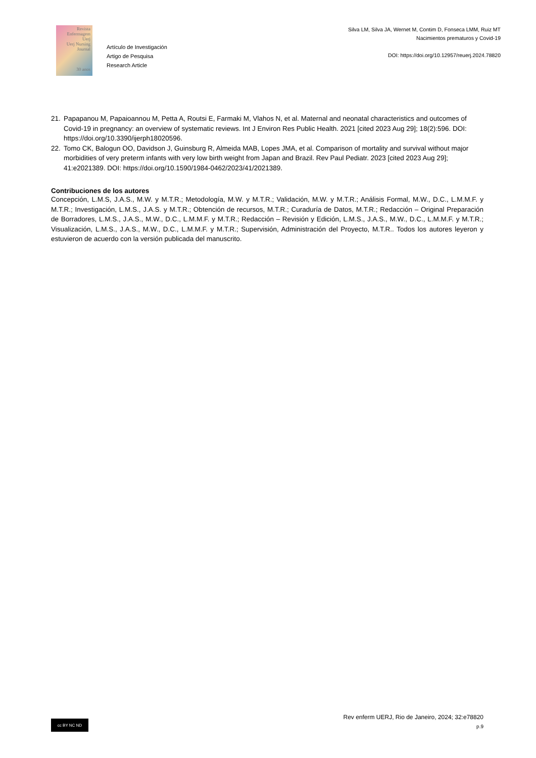Revista
Enfermagem
Uerj
Uerj Nursing Journal
30 anos
Artículo de Investigación
Artigo de Pesquisa
Research Article
Silva LM, Silva JA, Wernet M, Contim D, Fonseca LMM, Ruiz MT
Nacimientos prematuros y Covid-19
DOI: https://doi.org/10.12957/reuerj.2024.78820
21. Papapanou M, Papaioannou M, Petta A, Routsi E, Farmaki M, Vlahos N, et al. Maternal and neonatal characteristics and outcomes of Covid-19 in pregnancy: an overview of systematic reviews. Int J Environ Res Public Health. 2021 [cited 2023 Aug 29]; 18(2):596. DOI: https://doi.org/10.3390/ijerph18020596.
22. Tomo CK, Balogun OO, Davidson J, Guinsburg R, Almeida MAB, Lopes JMA, et al. Comparison of mortality and survival without major morbidities of very preterm infants with very low birth weight from Japan and Brazil. Rev Paul Pediatr. 2023 [cited 2023 Aug 29]; 41:e2021389. DOI: https://doi.org/10.1590/1984-0462/2023/41/2021389.
Contribuciones de los autores
Concepción, L.M.S, J.A.S., M.W. y M.T.R.; Metodología, M.W. y M.T.R.; Validación, M.W. y M.T.R.; Análisis Formal, M.W., D.C., L.M.M.F. y M.T.R.; Investigación, L.M.S., J.A.S. y M.T.R.; Obtención de recursos, M.T.R.; Curaduría de Datos, M.T.R.; Redacción – Original Preparación de Borradores, L.M.S., J.A.S., M.W., D.C., L.M.M.F. y M.T.R.; Redacción – Revisión y Edición, L.M.S., J.A.S., M.W., D.C., L.M.M.F. y M.T.R.; Visualización, L.M.S., J.A.S., M.W., D.C., L.M.M.F. y M.T.R.; Supervisión, Administración del Proyecto, M.T.R.. Todos los autores leyeron y estuvieron de acuerdo con la versión publicada del manuscrito.
cc BY NC ND
Rev enferm UERJ, Rio de Janeiro, 2024; 32:e78820
p.9